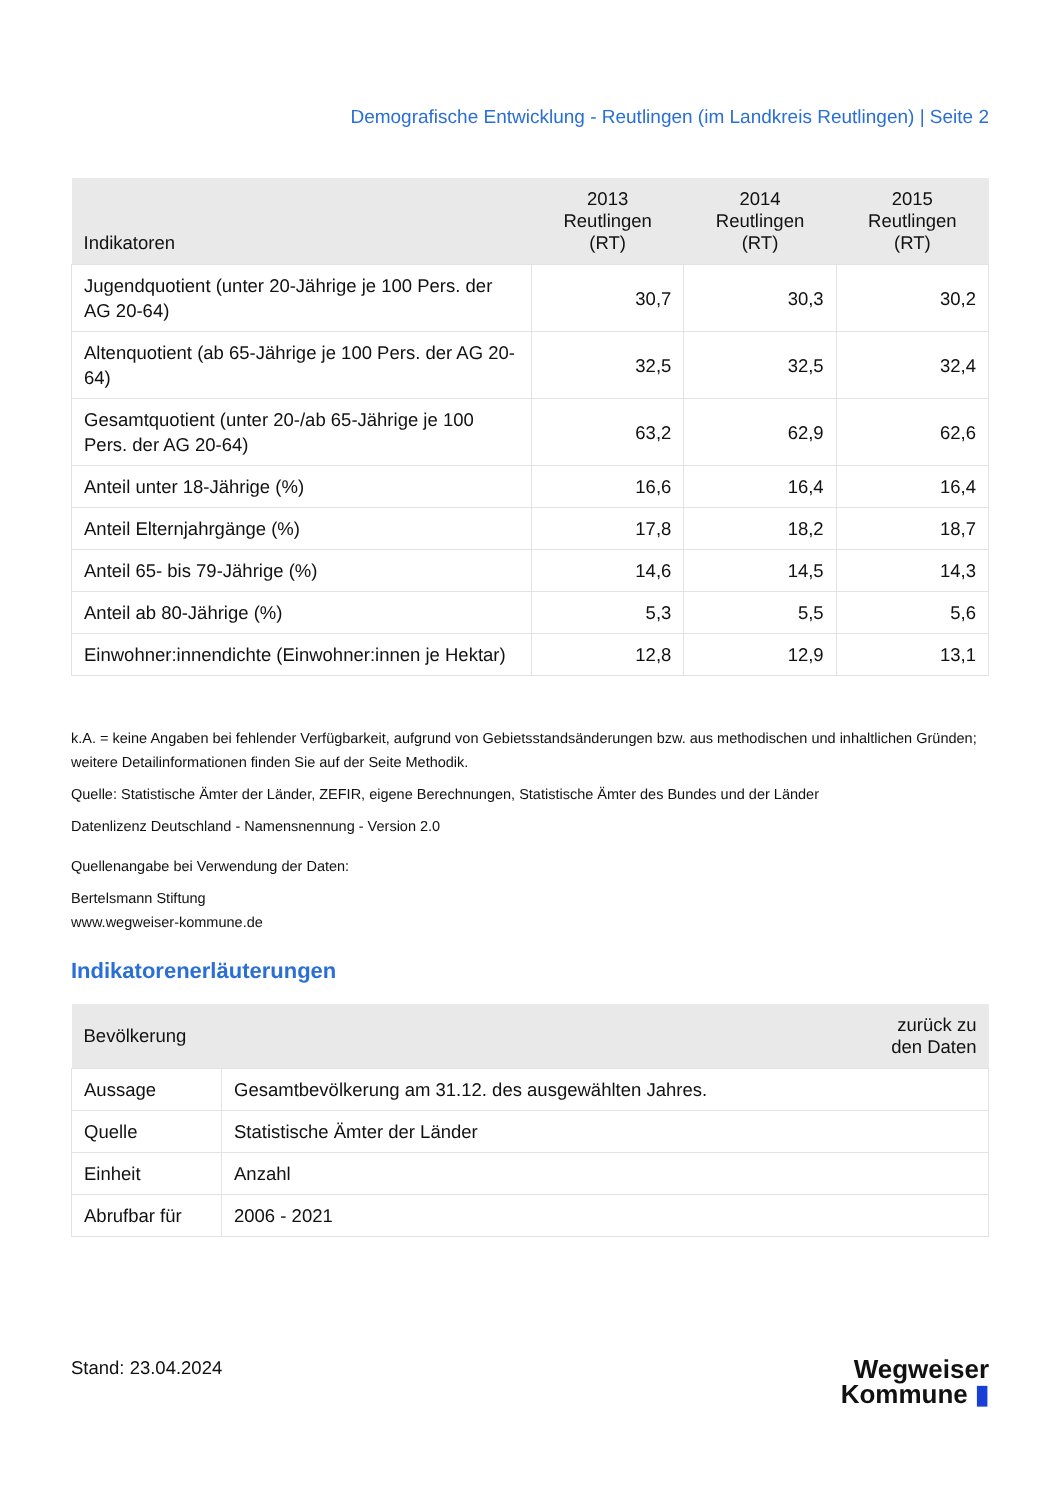Demografische Entwicklung - Reutlingen (im Landkreis Reutlingen) | Seite 2
| Indikatoren | 2013 Reutlingen (RT) | 2014 Reutlingen (RT) | 2015 Reutlingen (RT) |
| --- | --- | --- | --- |
| Jugendquotient (unter 20-Jährige je 100 Pers. der AG 20-64) | 30,7 | 30,3 | 30,2 |
| Altenquotient (ab 65-Jährige je 100 Pers. der AG 20-64) | 32,5 | 32,5 | 32,4 |
| Gesamtquotient (unter 20-/ab 65-Jährige je 100 Pers. der AG 20-64) | 63,2 | 62,9 | 62,6 |
| Anteil unter 18-Jährige (%) | 16,6 | 16,4 | 16,4 |
| Anteil Elternjahrgänge (%) | 17,8 | 18,2 | 18,7 |
| Anteil 65- bis 79-Jährige (%) | 14,6 | 14,5 | 14,3 |
| Anteil ab 80-Jährige (%) | 5,3 | 5,5 | 5,6 |
| Einwohner:innendichte (Einwohner:innen je Hektar) | 12,8 | 12,9 | 13,1 |
k.A. = keine Angaben bei fehlender Verfügbarkeit, aufgrund von Gebietsstandsänderungen bzw. aus methodischen und inhaltlichen Gründen; weitere Detailinformationen finden Sie auf der Seite Methodik.
Quelle: Statistische Ämter der Länder, ZEFIR, eigene Berechnungen, Statistische Ämter des Bundes und der Länder
Datenlizenz Deutschland - Namensnennung - Version 2.0
Quellenangabe bei Verwendung der Daten:
Bertelsmann Stiftung
www.wegweiser-kommune.de
Indikatorenerläuterungen
| Bevölkerung | | zurück zu den Daten |
| --- | --- | --- |
| Aussage | Gesamtbevölkerung am 31.12. des ausgewählten Jahres. | |
| Quelle | Statistische Ämter der Länder | |
| Einheit | Anzahl | |
| Abrufbar für | 2006 - 2021 | |
Stand: 23.04.2024
Wegweiser
Kommune ▮